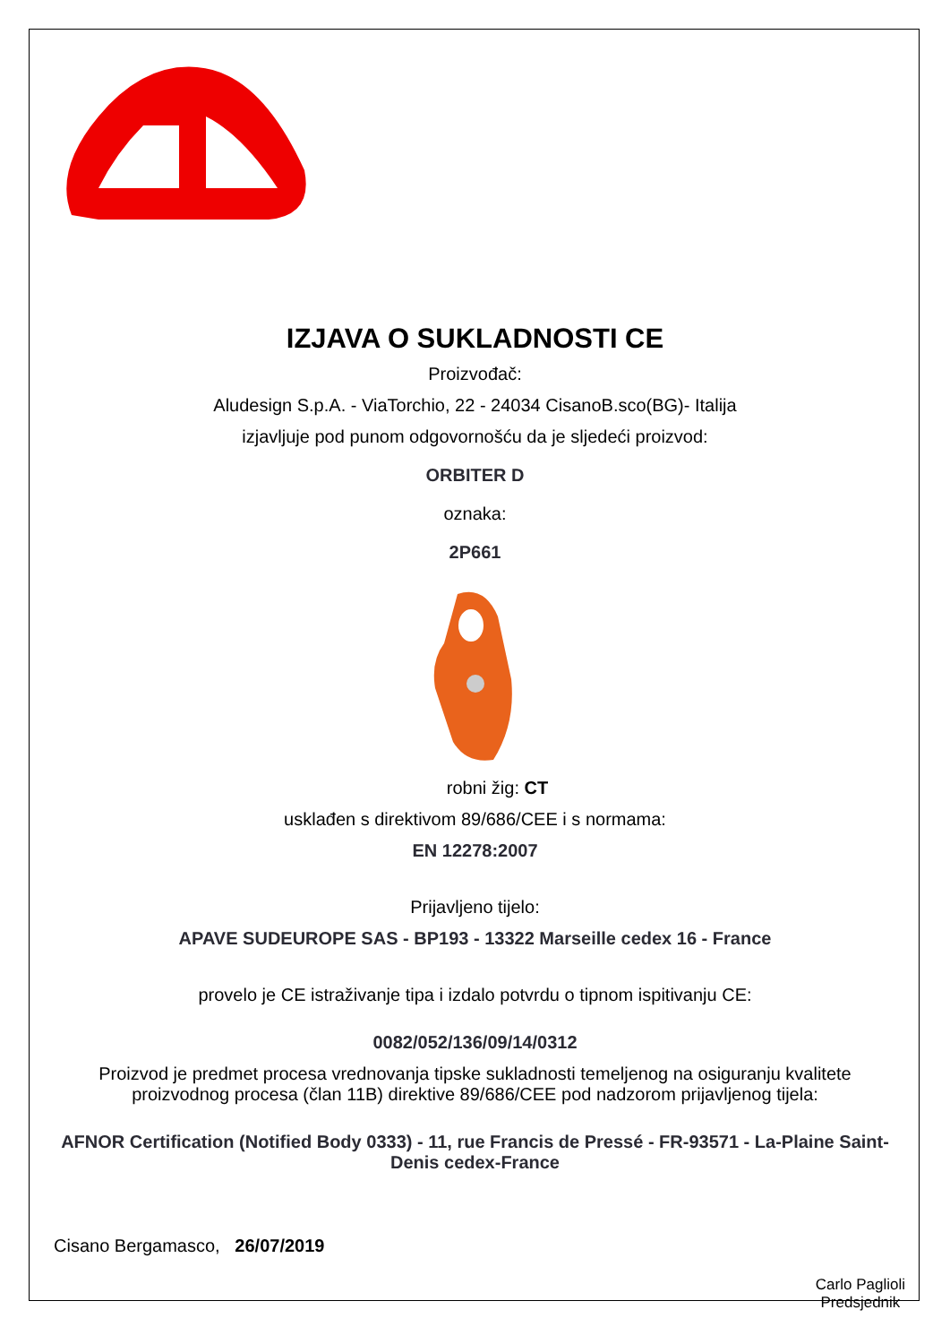IZJAVA O SUKLADNOSTI CE
Proizvođač:
Aludesign S.p.A. - ViaTorchio, 22 - 24034 CisanoB.sco(BG)- Italija
izjavljuje pod punom odgovornošću da je sljedeći proizvod:
ORBITER D
oznaka:
2P661
robni žig: CT
usklađen s direktivom 89/686/CEE i s normama:
EN 12278:2007
Prijavljeno tijelo:
APAVE SUDEUROPE SAS - BP193 - 13322 Marseille cedex 16 - France
provelo je CE istraživanje tipa i izdalo potvrdu o tipnom ispitivanju CE:
0082/052/136/09/14/0312
Proizvod je predmet procesa vrednovanja tipske sukladnosti temeljenog na osiguranju kvalitete proizvodnog procesa (član 11B) direktive 89/686/CEE pod nadzorom prijavljenog tijela:
AFNOR Certification (Notified Body 0333) - 11, rue Francis de Pressé - FR-93571 - La-Plaine Saint-Denis cedex-France
Cisano Bergamasco, 26/07/2019
Carlo Paglioli
Predsjednik